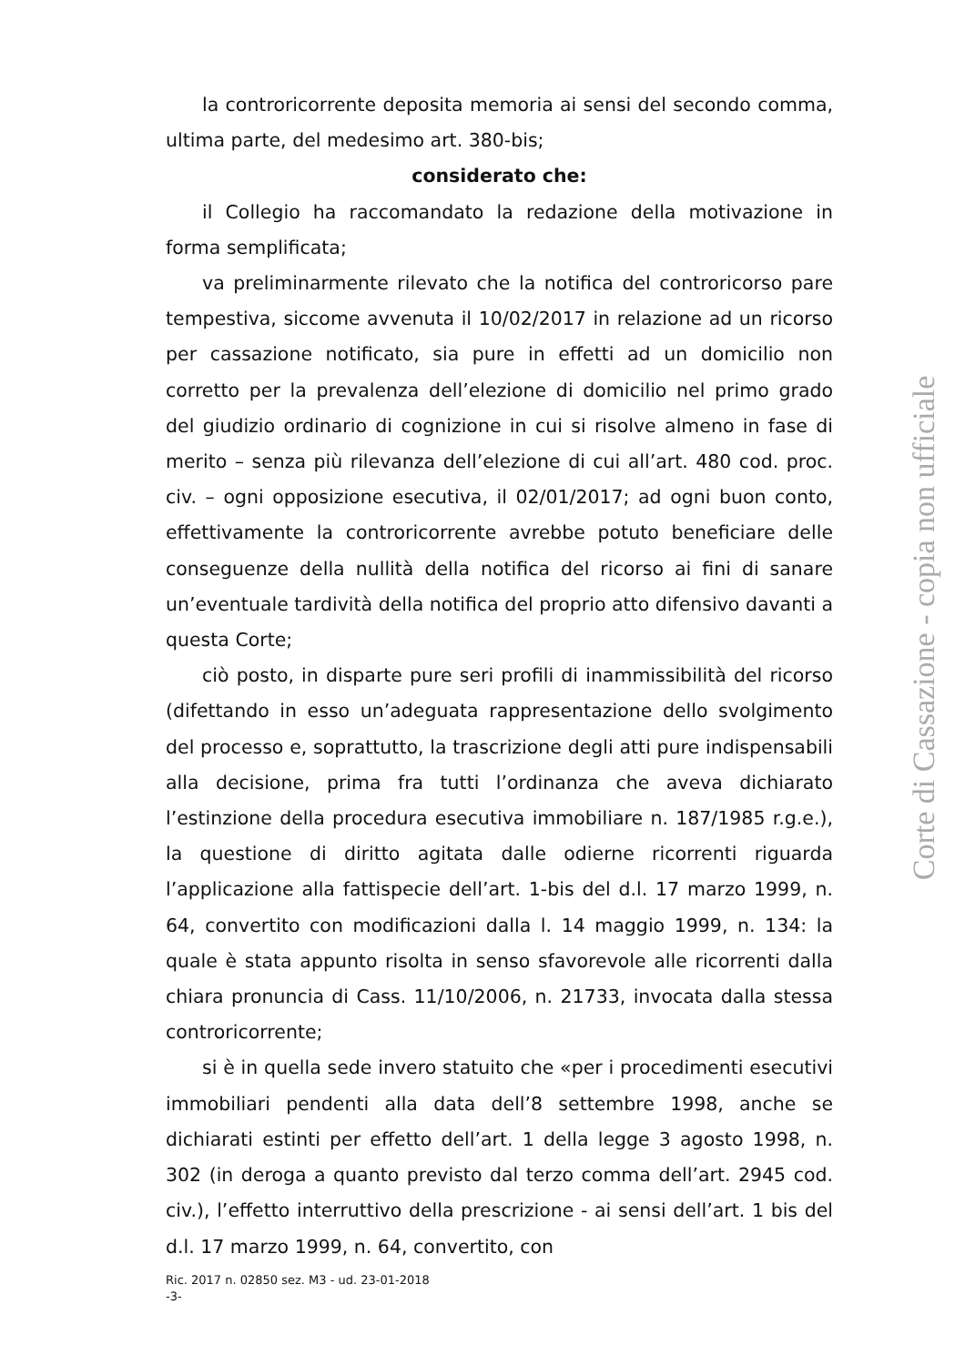la controricorrente deposita memoria ai sensi del secondo comma, ultima parte, del medesimo art. 380-bis;
considerato che:
il Collegio ha raccomandato la redazione della motivazione in forma semplificata;
va preliminarmente rilevato che la notifica del controricorso pare tempestiva, siccome avvenuta il 10/02/2017 in relazione ad un ricorso per cassazione notificato, sia pure in effetti ad un domicilio non corretto per la prevalenza dell’elezione di domicilio nel primo grado del giudizio ordinario di cognizione in cui si risolve almeno in fase di merito – senza più rilevanza dell’elezione di cui all’art. 480 cod. proc. civ. – ogni opposizione esecutiva, il 02/01/2017; ad ogni buon conto, effettivamente la controricorrente avrebbe potuto beneficiare delle conseguenze della nullità della notifica del ricorso ai fini di sanare un’eventuale tardività della notifica del proprio atto difensivo davanti a questa Corte;
ciò posto, in disparte pure seri profili di inammissibilità del ricorso (difettando in esso un’adeguata rappresentazione dello svolgimento del processo e, soprattutto, la trascrizione degli atti pure indispensabili alla decisione, prima fra tutti l’ordinanza che aveva dichiarato l’estinzione della procedura esecutiva immobiliare n. 187/1985 r.g.e.), la questione di diritto agitata dalle odierne ricorrenti riguarda l’applicazione alla fattispecie dell’art. 1-bis del d.l. 17 marzo 1999, n. 64, convertito con modificazioni dalla l. 14 maggio 1999, n. 134: la quale è stata appunto risolta in senso sfavorevole alle ricorrenti dalla chiara pronuncia di Cass. 11/10/2006, n. 21733, invocata dalla stessa controricorrente;
si è in quella sede invero statuito che «per i procedimenti esecutivi immobiliari pendenti alla data dell’8 settembre 1998, anche se dichiarati estinti per effetto dell’art. 1 della legge 3 agosto 1998, n. 302 (in deroga a quanto previsto dal terzo comma dell’art. 2945 cod. civ.), l’effetto interruttivo della prescrizione - ai sensi dell’art. 1 bis del d.l. 17 marzo 1999, n. 64, convertito, con
Ric. 2017 n. 02850 sez. M3 - ud. 23-01-2018
-3-
Corte di Cassazione - copia non ufficiale